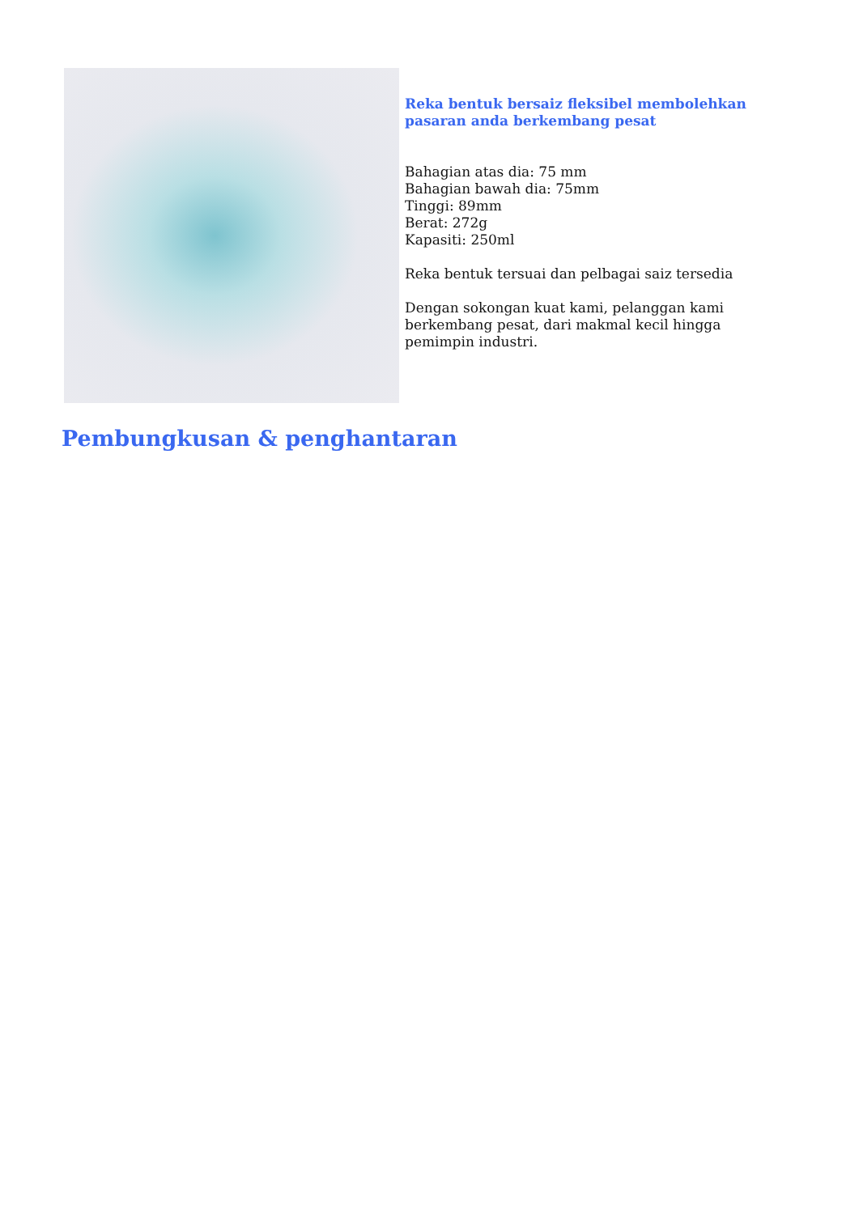Reka bentuk bersaiz fleksibel membolehkan pasaran anda berkembang pesat
Bahagian atas dia: 75 mm
Bahagian bawah dia: 75mm
Tinggi: 89mm
Berat: 272g
Kapasiti: 250ml
Reka bentuk tersuai dan pelbagai saiz tersedia
Dengan sokongan kuat kami, pelanggan kami berkembang pesat, dari makmal kecil hingga pemimpin industri.
Pembungkusan & penghantaran